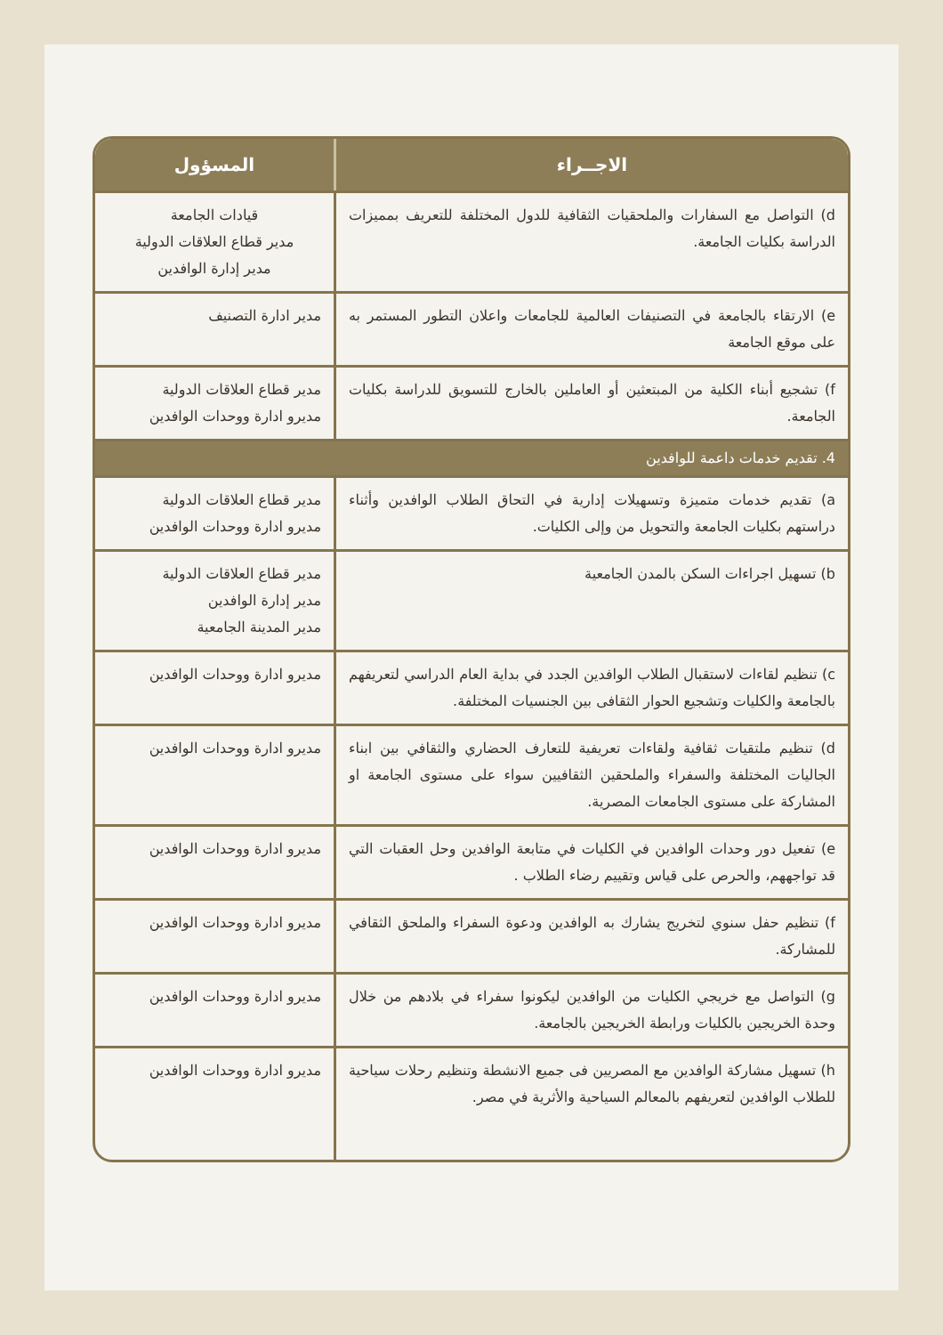| الاجــراء | المسؤول |
| --- | --- |
| d) التواصل مع السفارات والملحقيات الثقافية للدول المختلفة للتعريف بمميزات الدراسة بكليات الجامعة. | قيادات الجامعة مدير قطاع العلاقات الدولية مدير إدارة الوافدين |
| e) الارتقاء بالجامعة في التصنيفات العالمية للجامعات واعلان التطور المستمر به على موقع الجامعة | مدير ادارة التصنيف |
| f) تشجيع أبناء الكلية من المبتعثين أو العاملين بالخارج للتسويق للدراسة بكليات الجامعة. | مدير قطاع العلاقات الدولية مديرو ادارة ووحدات الوافدين |
| 4. تقديم خدمات داعمة للوافدين | |
| a) تقديم خدمات متميزة وتسهيلات إدارية في التحاق الطلاب الوافدين وأثناء دراستهم بكليات الجامعة والتحويل من وإلى الكليات. | مدير قطاع العلاقات الدولية مديرو ادارة ووحدات الوافدين |
| b) تسهيل اجراءات السكن بالمدن الجامعية | مدير قطاع العلاقات الدولية مدير إدارة الوافدين مدير المدينة الجامعية |
| c) تنظيم لقاءات لاستقبال الطلاب الوافدين الجدد في بداية العام الدراسي لتعريفهم بالجامعة والكليات وتشجيع الحوار الثقافى بين الجنسيات المختلفة. | مديرو ادارة ووحدات الوافدين |
| d) تنظيم ملتقيات ثقافية ولقاءات تعريفية للتعارف الحضاري والثقافي بين ابناء الجاليات المختلفة والسفراء والملحقين الثقافيين سواء على مستوى الجامعة او المشاركة على مستوى الجامعات المصرية. | مديرو ادارة ووحدات الوافدين |
| e) تفعيل دور وحدات الوافدين في الكليات في متابعة الوافدين وحل العقبات التي قد تواجههم، والحرص على قياس وتقييم رضاء الطلاب . | مديرو ادارة ووحدات الوافدين |
| f) تنظيم حفل سنوي لتخريج يشارك به الوافدين ودعوة السفراء والملحق الثقافي للمشاركة. | مديرو ادارة ووحدات الوافدين |
| g) التواصل مع خريجي الكليات من الوافدين ليكونوا سفراء في بلادهم من خلال وحدة الخريجين بالكليات ورابطة الخريجين بالجامعة. | مديرو ادارة ووحدات الوافدين |
| h) تسهيل مشاركة الوافدين مع المصريين فى جميع الانشطة وتنظيم رحلات سياحية للطلاب الوافدين لتعريفهم بالمعالم السياحية والأثرية في مصر. | مديرو ادارة ووحدات الوافدين |